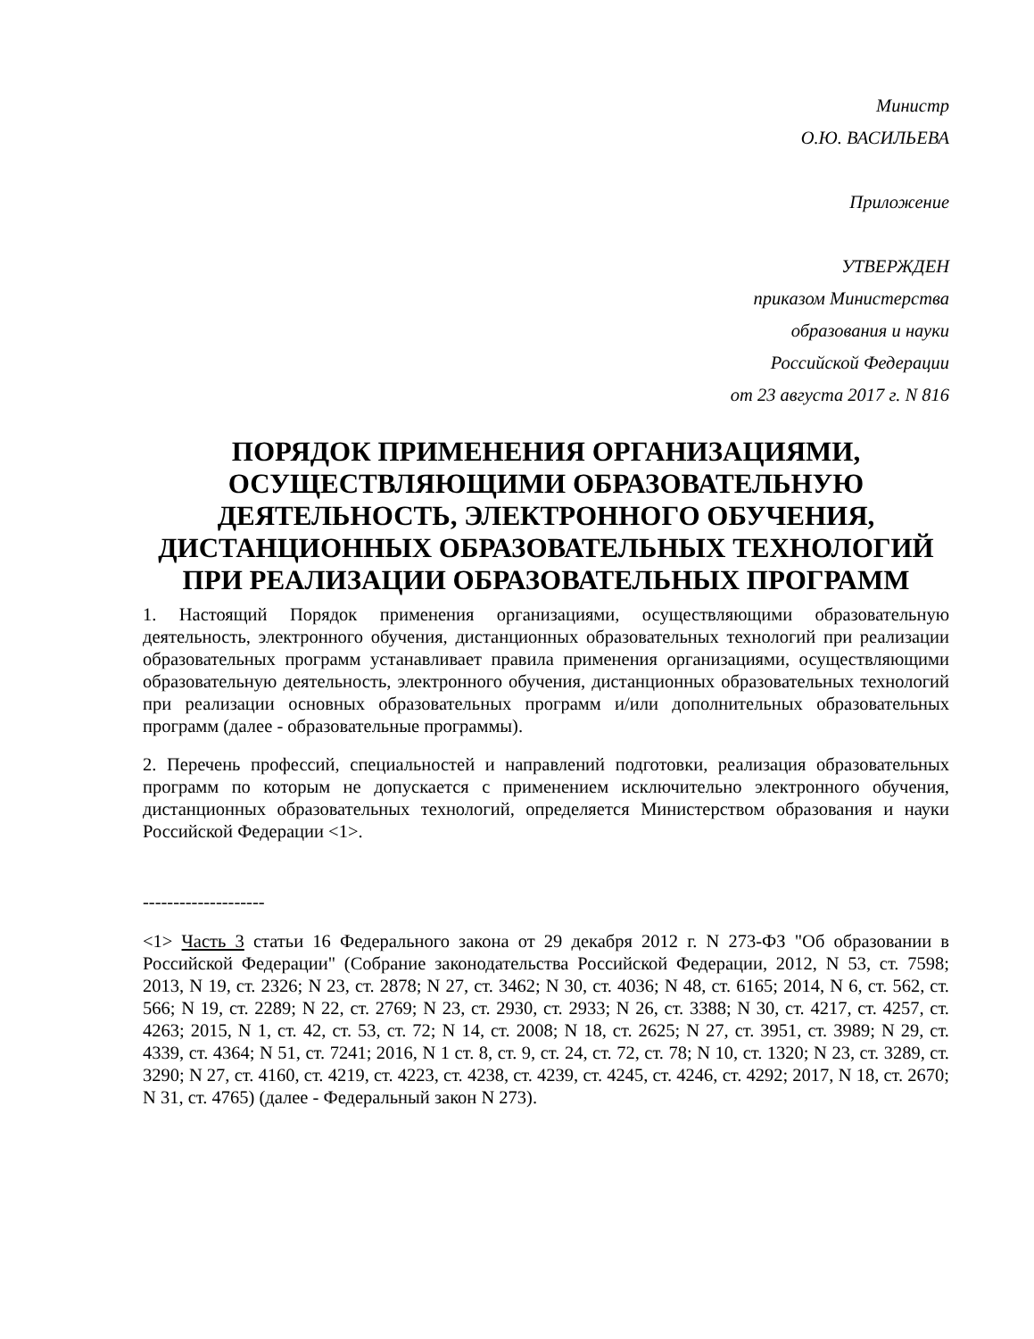Министр
О.Ю. ВАСИЛЬЕВА
Приложение
УТВЕРЖДЕН
приказом Министерства
образования и науки
Российской Федерации
от 23 августа 2017 г. N 816
ПОРЯДОК ПРИМЕНЕНИЯ ОРГАНИЗАЦИЯМИ, ОСУЩЕСТВЛЯЮЩИМИ ОБРАЗОВАТЕЛЬНУЮ ДЕЯТЕЛЬНОСТЬ, ЭЛЕКТРОННОГО ОБУЧЕНИЯ, ДИСТАНЦИОННЫХ ОБРАЗОВАТЕЛЬНЫХ ТЕХНОЛОГИЙ ПРИ РЕАЛИЗАЦИИ ОБРАЗОВАТЕЛЬНЫХ ПРОГРАММ
1. Настоящий Порядок применения организациями, осуществляющими образовательную деятельность, электронного обучения, дистанционных образовательных технологий при реализации образовательных программ устанавливает правила применения организациями, осуществляющими образовательную деятельность, электронного обучения, дистанционных образовательных технологий при реализации основных образовательных программ и/или дополнительных образовательных программ (далее - образовательные программы).
2. Перечень профессий, специальностей и направлений подготовки, реализация образовательных программ по которым не допускается с применением исключительно электронного обучения, дистанционных образовательных технологий, определяется Министерством образования и науки Российской Федерации <1>.
--------------------
<1> Часть 3 статьи 16 Федерального закона от 29 декабря 2012 г. N 273-ФЗ "Об образовании в Российской Федерации" (Собрание законодательства Российской Федерации, 2012, N 53, ст. 7598; 2013, N 19, ст. 2326; N 23, ст. 2878; N 27, ст. 3462; N 30, ст. 4036; N 48, ст. 6165; 2014, N 6, ст. 562, ст. 566; N 19, ст. 2289; N 22, ст. 2769; N 23, ст. 2930, ст. 2933; N 26, ст. 3388; N 30, ст. 4217, ст. 4257, ст. 4263; 2015, N 1, ст. 42, ст. 53, ст. 72; N 14, ст. 2008; N 18, ст. 2625; N 27, ст. 3951, ст. 3989; N 29, ст. 4339, ст. 4364; N 51, ст. 7241; 2016, N 1 ст. 8, ст. 9, ст. 24, ст. 72, ст. 78; N 10, ст. 1320; N 23, ст. 3289, ст. 3290; N 27, ст. 4160, ст. 4219, ст. 4223, ст. 4238, ст. 4239, ст. 4245, ст. 4246, ст. 4292; 2017, N 18, ст. 2670; N 31, ст. 4765) (далее - Федеральный закон N 273).